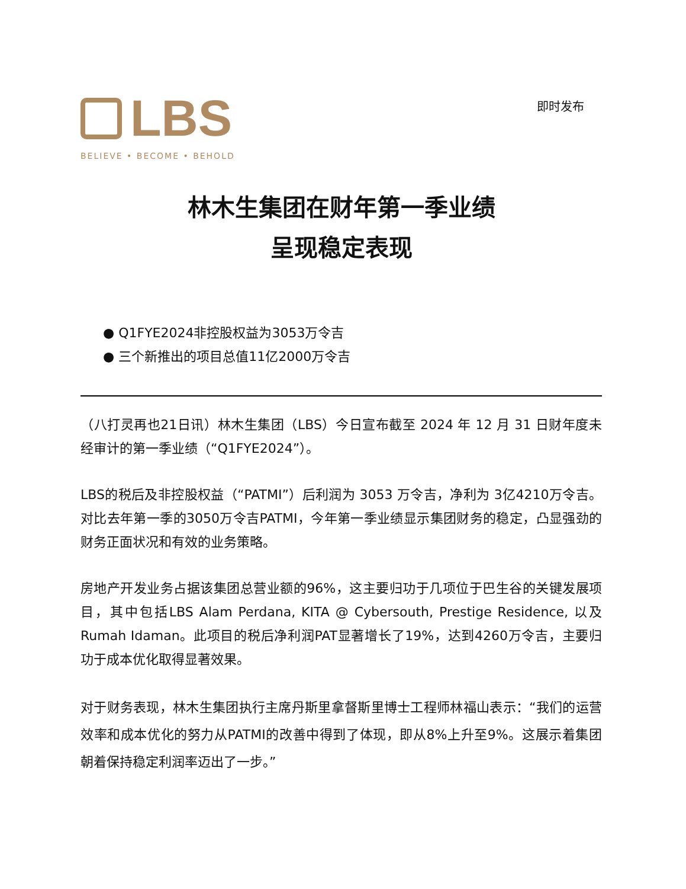LBS
BELIEVE • BECOME • BEHOLD
即时发布
林木生集团在财年第一季业绩
呈现稳定表现
● Q1FYE2024非控股权益为3053万令吉
● 三个新推出的项目总值11亿2000万令吉
（八打灵再也21日讯）林木生集团（LBS）今日宣布截至 2024 年 12 月 31 日财年度未经审计的第一季业绩（“Q1FYE2024”）。
LBS的税后及非控股权益（“PATMI”）后利润为 3053 万令吉，净利为 3亿4210万令吉。对比去年第一季的3050万令吉PATMI，今年第一季业绩显示集团财务的稳定，凸显强劲的财务正面状况和有效的业务策略。
房地产开发业务占据该集团总营业额的96%，这主要归功于几项位于巴生谷的关键发展项目，其中包括LBS Alam Perdana, KITA @ Cybersouth, Prestige Residence, 以及Rumah Idaman。此项目的税后净利润PAT显著增长了19%，达到4260万令吉，主要归功于成本优化取得显著效果。
对于财务表现，林木生集团执行主席丹斯里拿督斯里博士工程师林福山表示：“我们的运营效率和成本优化的努力从PATMI的改善中得到了体现，即从8%上升至9%。这展示着集团朝着保持稳定利润率迈出了一步。”